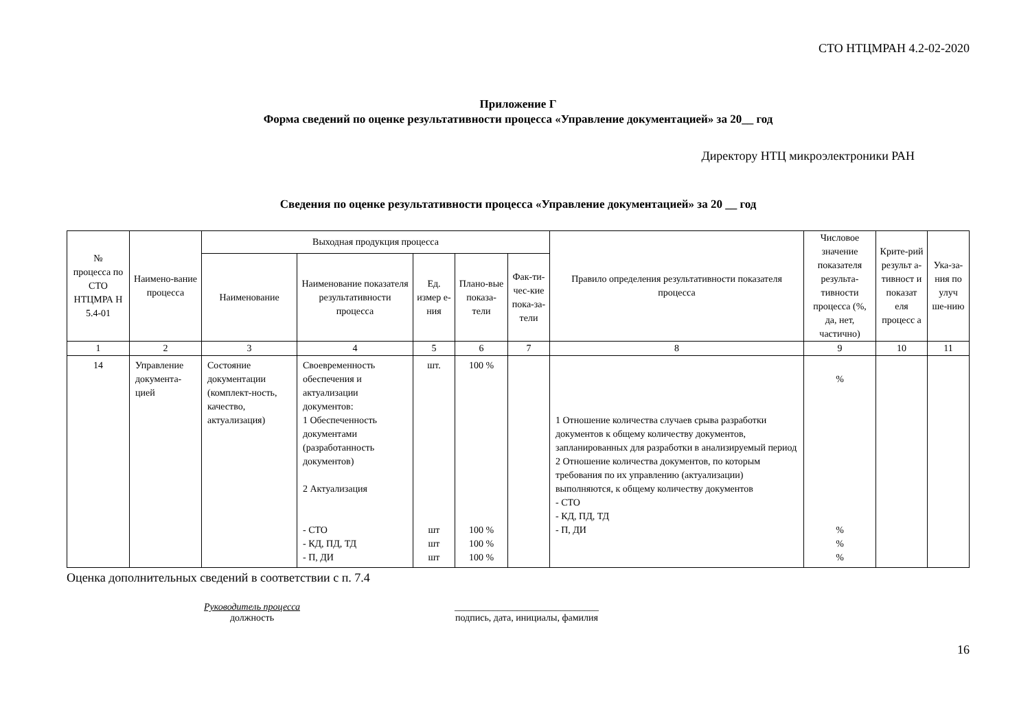СТО НТЦМРАН 4.2-02-2020
Приложение Г
Форма сведений по оценке результативности процесса «Управление документацией» за 20__ год
Директору НТЦ микроэлектроники РАН
Сведения по оценке результативности процесса «Управление документацией» за 20 __ год
| № процесса по СТО НТЦМРА Н 5.4-01 | Наимено-вание процесса | Выходная продукция процесса | | | | | Правило определения результативности показателя процесса | Числовое значение показателя результа-тивности процесса (%, да, нет, частично) | Крите-рий результ а-тивност и показат еля процесс а | Ука-за-ния по улуч ше-нию |
| --- | --- | --- | --- | --- | --- | --- | --- | --- | --- | --- |
| | | Наименование | Наименование показателя результативности процесса | Ед. измер е-ния | Плано-вые показа-тели | Фак-ти-чес-кие пока-за-тели | | | | |
| 1 | 2 | 3 | 4 | 5 | 6 | 7 | 8 | 9 | 10 | 11 |
| 14 | Управление документа-цией | Состояние документации (комплект-ность, качество, актуализация) | Своевременность обеспечения и актуализации документов: 1 Обеспеченность документами (разработанность документов) 2 Актуализация - СТО - КД, ПД, ТД - П, ДИ | шт. шт шт шт | 100 % 100 % 100 % 100 % | | 1 Отношение количества случаев срыва разработки документов к общему количеству документов, запланированных для разработки в анализируемый период 2 Отношение количества документов, по которым требования по их управлению (актуализации) выполняются, к общему количеству документов - СТО - КД, ПД, ТД - П, ДИ | % % % % | | |
Оценка дополнительных сведений в соответствии с п. 7.4
Руководитель процесса
должность
______________________________
подпись, дата, инициалы, фамилия
16